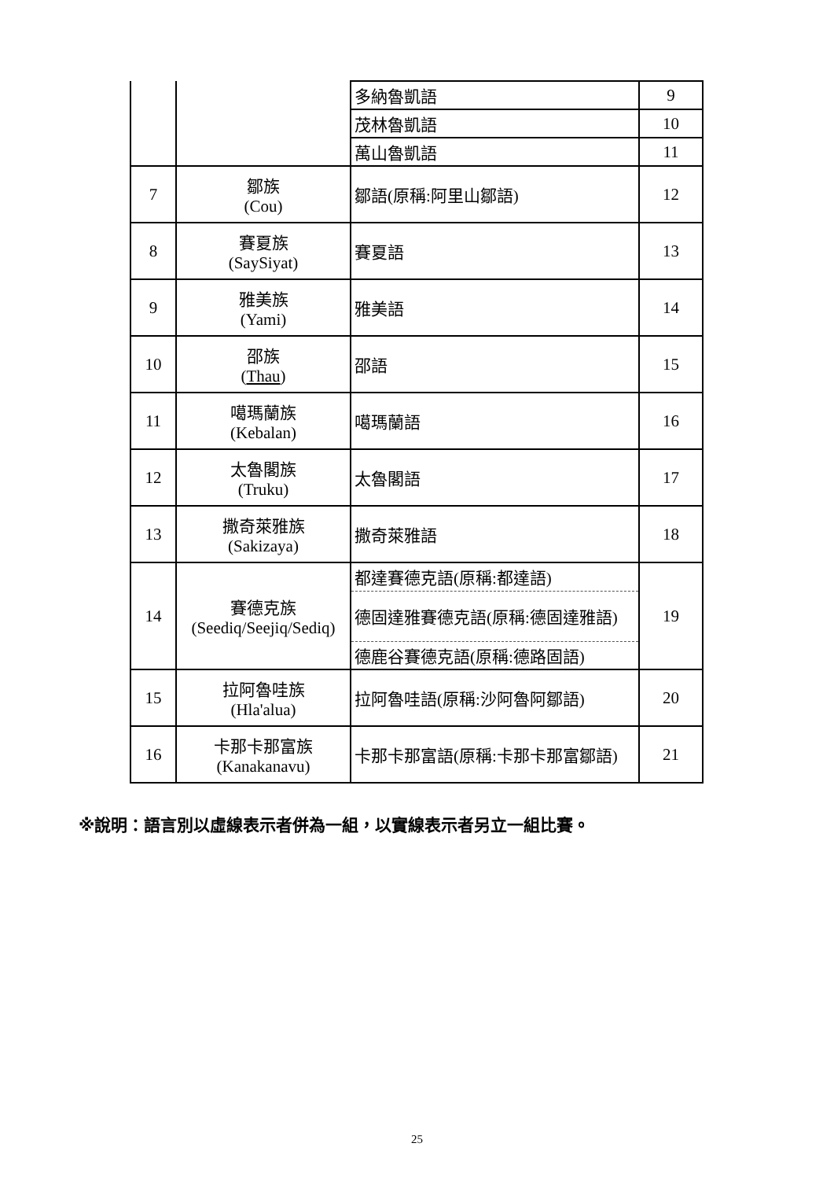| | | 多納魯凱語 | 9 |
| | | 茂林魯凱語 | 10 |
| | | 萬山魯凱語 | 11 |
| 7 | 鄒族 (Cou) | 鄒語(原稱:阿里山鄒語) | 12 |
| 8 | 賽夏族 (SaySiyat) | 賽夏語 | 13 |
| 9 | 雅美族 (Yami) | 雅美語 | 14 |
| 10 | 邵族 ( Thau ) | 邵語 | 15 |
| 11 | 噶瑪蘭族 (Kebalan) | 噶瑪蘭語 | 16 |
| 12 | 太魯閣族 (Truku) | 太魯閣語 | 17 |
| 13 | 撒奇萊雅族 (Sakizaya) | 撒奇萊雅語 | 18 |
| 14 | 賽德克族 (Seediq/Seejiq/Sediq) | 都達賽德克語(原稱:都達語) | 19 |
| | | 德固達雅賽德克語(原稱:德固達雅語) | |
| | | 德鹿谷賽德克語(原稱:德路固語) | |
| 15 | 拉阿魯哇族 (Hla'alua) | 拉阿魯哇語(原稱:沙阿魯阿鄒語) | 20 |
| 16 | 卡那卡那富族 (Kanakanavu) | 卡那卡那富語(原稱:卡那卡那富鄒語) | 21 |
※說明：語言別以虛線表示者併為一組，以實線表示者另立一組比賽。
25